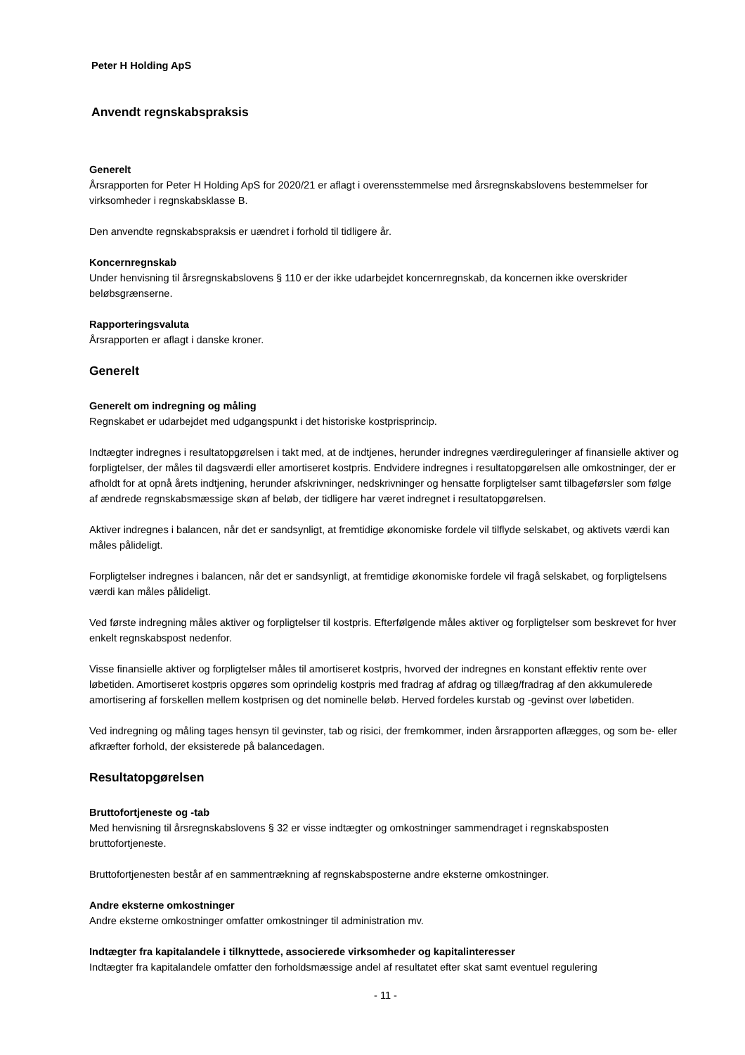Peter H Holding ApS
Anvendt regnskabspraksis
Generelt
Årsrapporten for Peter H Holding ApS for 2020/21 er aflagt i overensstemmelse med årsregnskabslovens bestemmelser for virksomheder i regnskabsklasse B.
Den anvendte regnskabspraksis er uændret i forhold til tidligere år.
Koncernregnskab
Under henvisning til årsregnskabslovens § 110 er der ikke udarbejdet koncernregnskab, da koncernen ikke overskrider beløbsgrænserne.
Rapporteringsvaluta
Årsrapporten er aflagt i danske kroner.
Generelt
Generelt om indregning og måling
Regnskabet er udarbejdet med udgangspunkt i det historiske kostprisprincip.
Indtægter indregnes i resultatopgørelsen i takt med, at de indtjenes, herunder indregnes værdireguleringer af finansielle aktiver og forpligtelser, der måles til dagsværdi eller amortiseret kostpris. Endvidere indregnes i resultatopgørelsen alle omkostninger, der er afholdt for at opnå årets indtjening, herunder afskrivninger, nedskrivninger og hensatte forpligtelser samt tilbageførsler som følge af ændrede regnskabsmæssige skøn af beløb, der tidligere har været indregnet i resultatopgørelsen.
Aktiver indregnes i balancen, når det er sandsynligt, at fremtidige økonomiske fordele vil tilflyde selskabet, og aktivets værdi kan måles pålideligt.
Forpligtelser indregnes i balancen, når det er sandsynligt, at fremtidige økonomiske fordele vil fragå selskabet, og forpligtelsens værdi kan måles pålideligt.
Ved første indregning måles aktiver og forpligtelser til kostpris. Efterfølgende måles aktiver og forpligtelser som beskrevet for hver enkelt regnskabspost nedenfor.
Visse finansielle aktiver og forpligtelser måles til amortiseret kostpris, hvorved der indregnes en konstant effektiv rente over løbetiden. Amortiseret kostpris opgøres som oprindelig kostpris med fradrag af afdrag og tillæg/fradrag af den akkumulerede amortisering af forskellen mellem kostprisen og det nominelle beløb. Herved fordeles kurstab og -gevinst over løbetiden.
Ved indregning og måling tages hensyn til gevinster, tab og risici, der fremkommer, inden årsrapporten aflægges, og som be- eller afkræfter forhold, der eksisterede på balancedagen.
Resultatopgørelsen
Bruttofortjeneste og -tab
Med henvisning til årsregnskabslovens § 32 er visse indtægter og omkostninger sammendraget i regnskabsposten bruttofortjeneste.
Bruttofortjenesten består af en sammentrækning af regnskabsposterne andre eksterne omkostninger.
Andre eksterne omkostninger
Andre eksterne omkostninger omfatter omkostninger til administration mv.
Indtægter fra kapitalandele i tilknyttede, associerede virksomheder og kapitalinteresser
Indtægter fra kapitalandele omfatter den forholdsmæssige andel af resultatet efter skat samt eventuel regulering
- 11 -